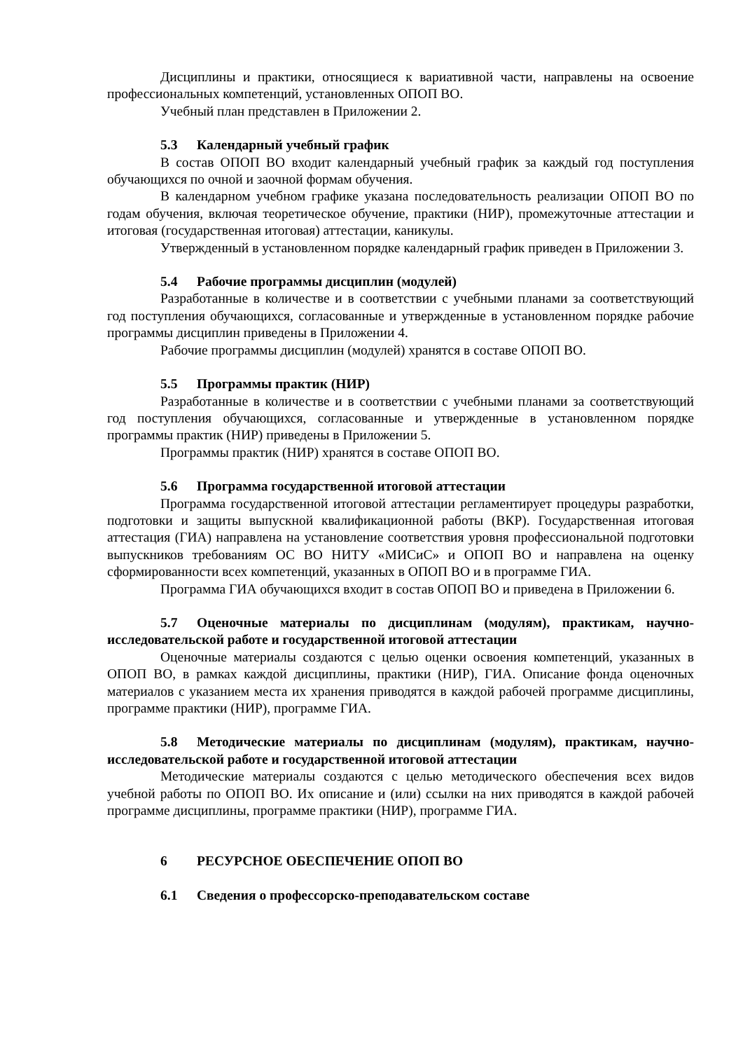Дисциплины и практики, относящиеся к вариативной части, направлены на освоение профессиональных компетенций, установленных ОПОП ВО.
Учебный план представлен в Приложении 2.
5.3 Календарный учебный график
В состав ОПОП ВО входит календарный учебный график за каждый год поступления обучающихся по очной и заочной формам обучения.
В календарном учебном графике указана последовательность реализации ОПОП ВО по годам обучения, включая теоретическое обучение, практики (НИР), промежуточные аттестации и итоговая (государственная итоговая) аттестации, каникулы.
Утвержденный в установленном порядке календарный график приведен в Приложении 3.
5.4 Рабочие программы дисциплин (модулей)
Разработанные в количестве и в соответствии с учебными планами за соответствующий год поступления обучающихся, согласованные и утвержденные в установленном порядке рабочие программы дисциплин приведены в Приложении 4.
Рабочие программы дисциплин (модулей) хранятся в составе ОПОП ВО.
5.5 Программы практик (НИР)
Разработанные в количестве и в соответствии с учебными планами за соответствующий год поступления обучающихся, согласованные и утвержденные в установленном порядке программы практик (НИР) приведены в Приложении 5.
Программы практик (НИР) хранятся в составе ОПОП ВО.
5.6 Программа государственной итоговой аттестации
Программа государственной итоговой аттестации регламентирует процедуры разработки, подготовки и защиты выпускной квалификационной работы (ВКР). Государственная итоговая аттестация (ГИА) направлена на установление соответствия уровня профессиональной подготовки выпускников требованиям ОС ВО НИТУ «МИСиС» и ОПОП ВО и направлена на оценку сформированности всех компетенций, указанных в ОПОП ВО и в программе ГИА.
Программа ГИА обучающихся входит в состав ОПОП ВО и приведена в Приложении 6.
5.7 Оценочные материалы по дисциплинам (модулям), практикам, научно-исследовательской работе и государственной итоговой аттестации
Оценочные материалы создаются с целью оценки освоения компетенций, указанных в ОПОП ВО, в рамках каждой дисциплины, практики (НИР), ГИА. Описание фонда оценочных материалов с указанием места их хранения приводятся в каждой рабочей программе дисциплины, программе практики (НИР), программе ГИА.
5.8 Методические материалы по дисциплинам (модулям), практикам, научно-исследовательской работе и государственной итоговой аттестации
Методические материалы создаются с целью методического обеспечения всех видов учебной работы по ОПОП ВО. Их описание и (или) ссылки на них приводятся в каждой рабочей программе дисциплины, программе практики (НИР), программе ГИА.
6 РЕСУРСНОЕ ОБЕСПЕЧЕНИЕ ОПОП ВО
6.1 Сведения о профессорско-преподавательском составе